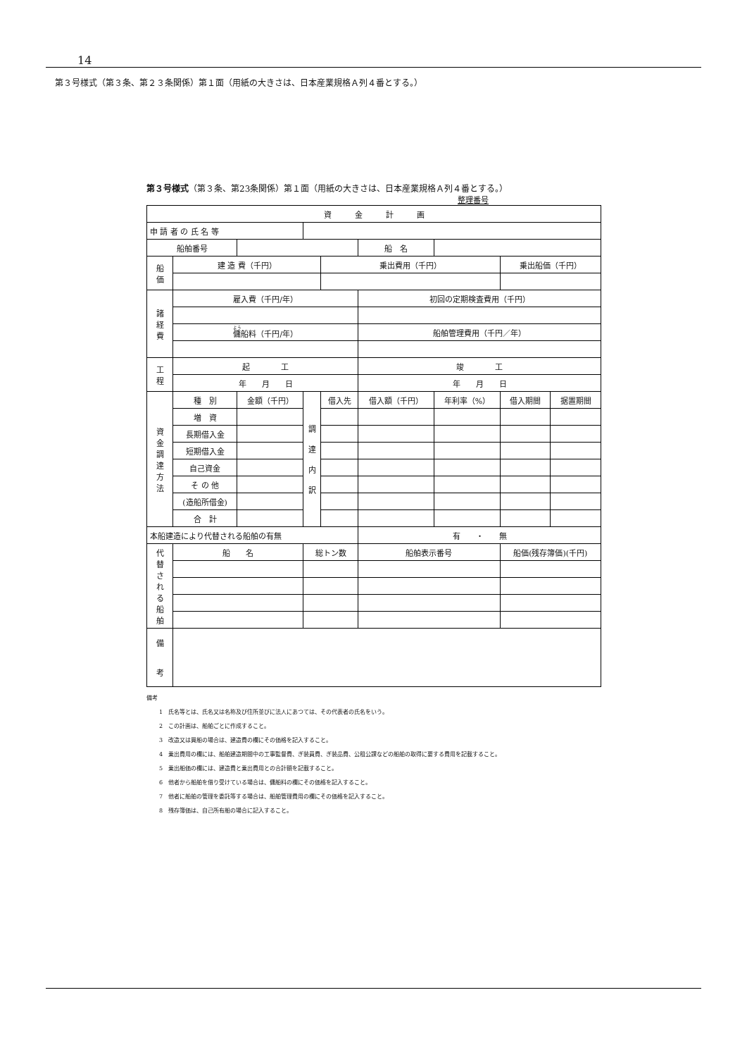14
第３号様式（第３条、第２３条関係）第１面（用紙の大きさは、日本産業規格Ａ列４番とする。）
第３号様式（第３条、第23条関係）第１面（用紙の大きさは、日本産業規格Ａ列４番とする。）
整理番号
| 資 金 計 画 | | | | | | | | |
| 申 請 者 の 氏 名 等 | | | | | | | | |
| 船舶番号 | | | | | 船 名 | | | |
| 船 価 | 建 造 費（千円） | | | 乗出費用（千円） | | | 乗出船価（千円） | |
| 諸 経 費 | 雇入費（千円/年） | | | | 初回の定期検査費用（千円） | | | |
| | 傭 船料（千円/年） | | | | 船舶管理費用（千円／年） | | | |
| 工 程 | 起 工 | | | | 竣 工 | | | |
| | 年 月 日 | | | | 年 月 日 | | | |
| 資 金 調 達 方 法 | 種 別 | 金額（千円） | 調 達 内 訳 | 借入先 | 借入額（千円） | 年利率（%） | 借入期間 | 据置期間 |
| | 増 資 | | | | | | | |
| | 長期借入金 | | | | | | | |
| | 短期借入金 | | | | | | | |
| | 自己資金 | | | | | | | |
| | そ の 他 | | | | | | | |
| | (造船所借金) | | | | | | | |
| | 合 計 | | | | | | | |
| 本船建造により代替される船舶の有無 | | | | | 有 ・ 無 | | | |
| 代 替 さ れ る 船 舶 | 船 名 | | 総トン数 | | 船舶表示番号 | | 船価(残存簿価)(千円) | |
| 備 考 | | | | | | | | |
備考
1　氏名等とは、氏名又は名称及び住所並びに法人にあつては、その代表者の氏名をいう。
2　この計画は、船舶ごとに作成すること。
3　改造又は買船の場合は、建造費の欄にその価格を記入すること。
4　乗出費用の欄には、船舶建造期間中の工事監督費、ぎ装員費、ぎ装品費、公租公課などの船舶の取得に要する費用を記載すること。
5　乗出船価の欄には、建造費と乗出費用との合計額を記載すること。
6　他者から船舶を借り受けている場合は、傭船料の欄にその価格を記入すること。
7　他者に船舶の管理を委託等する場合は、船舶管理費用の欄にその価格を記入すること。
8　残存簿価は、自己所有船の場合に記入すること。